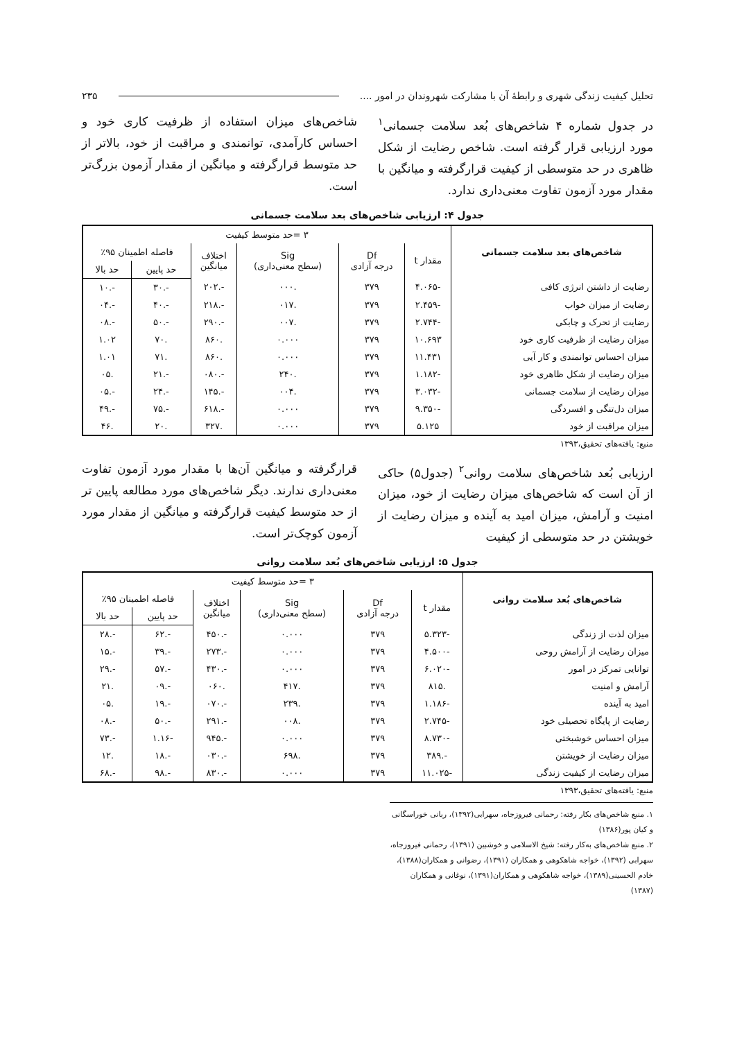تحلیل کیفیت زندگی شهری و رابطهٔ آن با مشارکت شهروندان در امور .... ۲۳۵
در جدول شماره ۴ شاخص‌های بُعد سلامت جسمانی<sup>۱</sup> مورد ارزیابی قرار گرفته است. شاخص رضایت از شکل ظاهری در حد متوسطی از کیفیت قرارگرفته و میانگین با مقدار مورد آزمون تفاوت معنی‌داری ندارد.
شاخص‌های میزان استفاده از ظرفیت کاری خود و احساس کارآمدی، توانمندی و مراقبت از خود، بالاتر از حد متوسط قرارگرفته و میانگین از مقدار آزمون بزرگ‌تر است.
جدول ۴: ارزیابی شاخص‌های بعد سلامت جسمانی
| شاخص‌های بعد سلامت جسمانی | ۳ =حد متوسط کیفیت | | | | | |
| --- | --- | --- | --- | --- | --- | --- |
| | مقدار t | Df درجه آزادی | Sig (سطح معنی‌داری) | اختلاف میانگین | فاصله اطمینان ۹۵٪ | |
| | | | | | حد پایین | حد بالا |
| رضایت از داشتن انرژی کافی | -۴.۰۶۵ | ۳۷۹ | .۰۰۰ | -.۲۰۲ | -.۳۰ | -.۱۰ |
| رضایت از میزان خواب | -۲.۴۵۹ | ۳۷۹ | .۰۱۷ | -.۲۱۸ | -.۴۰ | -.۰۴ |
| رضایت از تحرک و چابکی | -۲.۷۴۴ | ۳۷۹ | .۰۰۷ | -.۲۹۰ | -.۵۰ | -.۰۸ |
| میزان رضایت از ظرفیت کاری خود | ۱۰.۶۹۳ | ۳۷۹ | ۰.۰۰۰ | .۸۶۰ | .۷۰ | ۱.۰۲ |
| میزان احساس توانمندی و کار آیی | ۱۱.۴۳۱ | ۳۷۹ | ۰.۰۰۰ | .۸۶۰ | .۷۱ | ۱.۰۱ |
| میزان رضایت از شکل ظاهری خود | -۱.۱۸۲ | ۳۷۹ | .۲۴۰ | -.۰۸۰ | -.۲۱ | .۰۵ |
| میزان رضایت از سلامت جسمانی | -۳.۰۳۲ | ۳۷۹ | .۰۰۴ | -.۱۴۵ | -.۲۴ | -.۰۵ |
| میزان دل‌تنگی و افسردگی | -۹.۳۵۰ | ۳۷۹ | ۰.۰۰۰ | -.۶۱۸ | -.۷۵ | -.۴۹ |
| میزان مراقبت از خود | ۵.۱۲۵ | ۳۷۹ | ۰.۰۰۰ | .۳۲۷ | .۲۰ | .۴۶ |
منبع: یافته‌های تحقیق،۱۳۹۳
ارزیابی بُعد شاخص‌های سلامت روانی<sup>۲</sup> (جدول۵) حاکی از آن است که شاخص‌های میزان رضایت از خود، میزان امنیت و آرامش، میزان امید به آینده و میزان رضایت از خویشتن در حد متوسطی از کیفیت
قرارگرفته و میانگین آن‌ها با مقدار مورد آزمون تفاوت معنی‌داری ندارند. دیگر شاخص‌های مورد مطالعه پایین تر از حد متوسط کیفیت قرارگرفته و میانگین از مقدار مورد آزمون کوچک‌تر است.
جدول ۵: ارزیابی شاخص‌های بُعد سلامت روانی
| شاخص‌های بُعد سلامت روانی | ۳ =حد متوسط کیفیت | | | | | |
| --- | --- | --- | --- | --- | --- | --- |
| | مقدار t | Df درجه آزادی | Sig (سطح معنی‌داری) | اختلاف میانگین | فاصله اطمینان ۹۵٪ | |
| | | | | | حد پایین | حد بالا |
| میزان لذت از زندگی | -۵.۳۲۳ | ۳۷۹ | ۰.۰۰۰ | -.۴۵۰ | -.۶۲ | -.۲۸ |
| میزان رضایت از آرامش روحی | -۴.۵۰۰ | ۳۷۹ | ۰.۰۰۰ | -.۲۷۳ | -.۳۹ | -.۱۵ |
| توانایی تمرکز در امور | -۶.۰۲۰ | ۳۷۹ | ۰.۰۰۰ | -.۴۳۰ | -.۵۷ | -.۲۹ |
| آرامش و امنیت | .۸۱۵ | ۳۷۹ | .۴۱۷ | .۰۶۰ | -.۰۹ | .۲۱ |
| امید به آینده | -۱.۱۸۶ | ۳۷۹ | .۲۳۹ | -.۰۷۰ | -.۱۹ | .۰۵ |
| رضایت از پایگاه تحصیلی خود | -۲.۷۴۵ | ۳۷۹ | .۰۰۸ | -.۲۹۱ | -.۵۰ | -.۰۸ |
| میزان احساس خوشبختی | -۸.۷۳۰ | ۳۷۹ | ۰.۰۰۰ | -.۹۴۵ | -۱.۱۶ | -.۷۳ |
| میزان رضایت از خویشتن | -.۳۸۹ | ۳۷۹ | .۶۹۸ | -.۰۳۰ | -.۱۸ | .۱۲ |
| میزان رضایت از کیفیت زندگی | -۱۱.۰۲۵ | ۳۷۹ | ۰.۰۰۰ | -.۸۳۰ | -.۹۸ | -.۶۸ |
منبع: یافته‌های تحقیق،۱۳۹۳
۱. منبع شاخص‌های بکار رفته: رحمانی فیروزجاه، سهرابی(۱۳۹۲)، ربانی خوراسگانی و کیان پور(۱۳۸۶)
۲. منبع شاخص‌های به‌کار رفته: شیخ الاسلامی و خوشبین (۱۳۹۱)، رحمانی فیروزجاه، سهرابی (۱۳۹۲)، خواجه شاهکوهی و همکاران (۱۳۹۱)، رضوانی و همکاران(۱۳۸۸)، خادم الحسینی(۱۳۸۹)، خواجه شاهکوهی و همکاران(۱۳۹۱)، نوغانی و همکاران (۱۳۸۷)